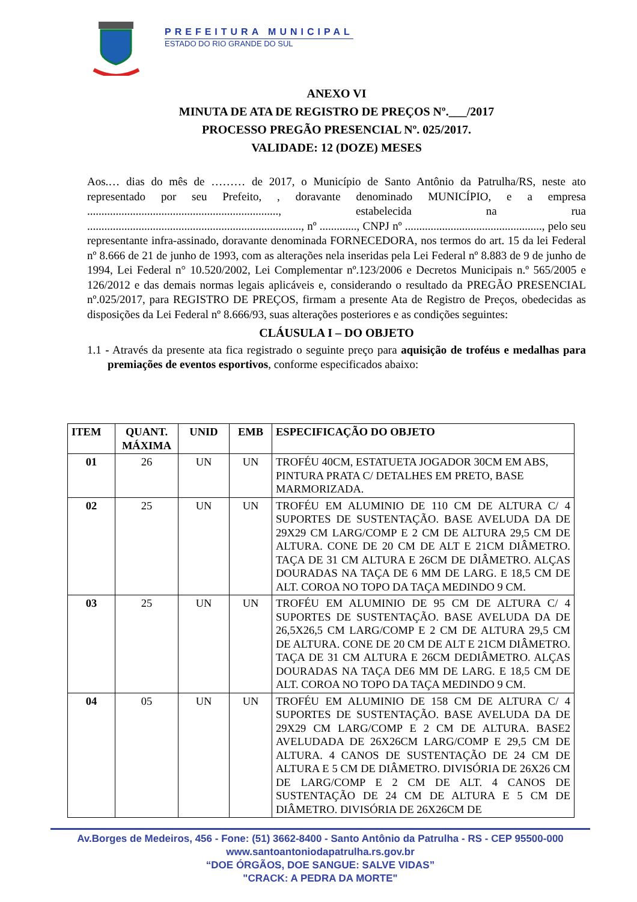PREFEITURA MUNICIPAL
ESTADO DO RIO GRANDE DO SUL
ANEXO VI
MINUTA DE ATA DE REGISTRO DE PREÇOS Nº.___/2017
PROCESSO PREGÃO PRESENCIAL Nº. 025/2017.
VALIDADE: 12 (DOZE) MESES
Aos.… dias do mês de ……… de 2017, o Município de Santo Antônio da Patrulha/RS, neste ato representado por seu Prefeito, , doravante denominado MUNICÍPIO, e a empresa ..................................................................., estabelecida na rua ..........................................................................., nº ............., CNPJ nº ................................................, pelo seu representante infra-assinado, doravante denominada FORNECEDORA, nos termos do art. 15 da lei Federal nº 8.666 de 21 de junho de 1993, com as alterações nela inseridas pela Lei Federal nº 8.883 de 9 de junho de 1994, Lei Federal n° 10.520/2002, Lei Complementar nº.123/2006 e Decretos Municipais n.º 565/2005 e 126/2012 e das demais normas legais aplicáveis e, considerando o resultado da PREGÃO PRESENCIAL nº.025/2017, para REGISTRO DE PREÇOS, firmam a presente Ata de Registro de Preços, obedecidas as disposições da Lei Federal nº 8.666/93, suas alterações posteriores e as condições seguintes:
CLÁUSULA I – DO OBJETO
1.1 - Através da presente ata fica registrado o seguinte preço para aquisição de troféus e medalhas para premiações de eventos esportivos, conforme especificados abaixo:
| ITEM | QUANT. MÁXIMA | UNID | EMB | ESPECIFICAÇÃO DO OBJETO |
| --- | --- | --- | --- | --- |
| 01 | 26 | UN | UN | TROFÉU 40CM, ESTATUETA JOGADOR 30CM EM ABS, PINTURA PRATA C/ DETALHES EM PRETO, BASE MARMORIZADA. |
| 02 | 25 | UN | UN | TROFÉU EM ALUMINIO DE 110 CM DE ALTURA C/ 4 SUPORTES DE SUSTENTAÇÃO. BASE AVELUDA DA DE 29X29 CM LARG/COMP E 2 CM DE ALTURA 29,5 CM DE ALTURA. CONE DE 20 CM DE ALT E 21CM DIÂMETRO. TAÇA DE 31 CM ALTURA E 26CM DE DIÂMETRO. ALÇAS DOURADAS NA TAÇA DE 6 MM DE LARG. E 18,5 CM DE ALT. COROA NO TOPO DA TAÇA MEDINDO 9 CM. |
| 03 | 25 | UN | UN | TROFÉU EM ALUMINIO DE 95 CM DE ALTURA C/ 4 SUPORTES DE SUSTENTAÇÃO. BASE AVELUDA DA DE 26,5X26,5 CM LARG/COMP E 2 CM DE ALTURA 29,5 CM DE ALTURA. CONE DE 20 CM DE ALT E 21CM DIÂMETRO. TAÇA DE 31 CM ALTURA E 26CM DEDIÂMETRO. ALÇAS DOURADAS NA TAÇA DE6 MM DE LARG. E 18,5 CM DE ALT. COROA NO TOPO DA TAÇA MEDINDO 9 CM. |
| 04 | 05 | UN | UN | TROFÉU EM ALUMINIO DE 158 CM DE ALTURA C/ 4 SUPORTES DE SUSTENTAÇÃO. BASE AVELUDA DA DE 29X29 CM LARG/COMP E 2 CM DE ALTURA. BASE2 AVELUDADA DE 26X26CM LARG/COMP E 29,5 CM DE ALTURA. 4 CANOS DE SUSTENTAÇÃO DE 24 CM DE ALTURA E 5 CM DE DIÂMETRO. DIVISÓRIA DE 26X26 CM DE LARG/COMP E 2 CM DE ALT. 4 CANOS DE SUSTENTAÇÃO DE 24 CM DE ALTURA E 5 CM DE DIÂMETRO. DIVISÓRIA DE 26X26CM DE |
Av.Borges de Medeiros, 456 - Fone: (51) 3662-8400 - Santo Antônio da Patrulha - RS - CEP 95500-000
www.santoantoniodapatrulha.rs.gov.br
“DOE ÓRGÃOS, DOE SANGUE: SALVE VIDAS”
"CRACK: A PEDRA DA MORTE"